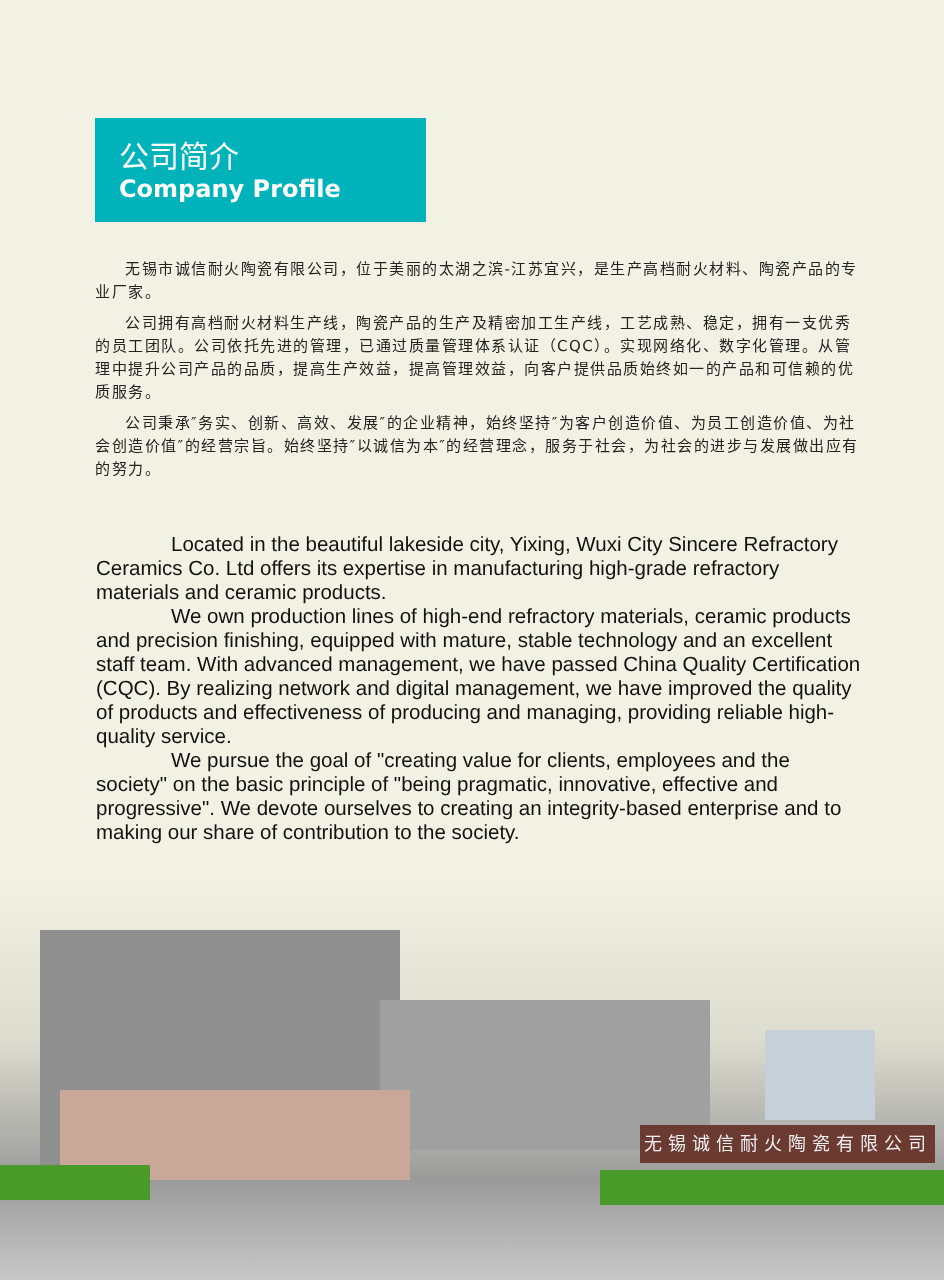公司简介
Company Profile
无锡市诚信耐火陶瓷有限公司，位于美丽的太湖之滨-江苏宜兴，是生产高档耐火材料、陶瓷产品的专业厂家。
公司拥有高档耐火材料生产线，陶瓷产品的生产及精密加工生产线，工艺成熟、稳定，拥有一支优秀的员工团队。公司依托先进的管理，已通过质量管理体系认证（CQC）。实现网络化、数字化管理。从管理中提升公司产品的品质，提高生产效益，提高管理效益，向客户提供品质始终如一的产品和可信赖的优质服务。
公司秉承″务实、创新、高效、发展″的企业精神，始终坚持″为客户创造价值、为员工创造价值、为社会创造价值″的经营宗旨。始终坚持″以诚信为本″的经营理念，服务于社会，为社会的进步与发展做出应有的努力。
Located in the beautiful lakeside city, Yixing, Wuxi City Sincere Refractory Ceramics Co. Ltd offers its expertise in manufacturing high-grade refractory materials and ceramic products.
We own production lines of high-end refractory materials, ceramic products and precision finishing, equipped with mature, stable technology and an excellent staff team. With advanced management, we have passed China Quality Certification (CQC). By realizing network and digital management, we have improved the quality of products and effectiveness of producing and managing, providing reliable high-quality service.
We pursue the goal of "creating value for clients, employees and the society" on the basic principle of "being pragmatic, innovative, effective and progressive". We devote ourselves to creating an integrity-based enterprise and to making our share of contribution to the society.
无锡诚信耐火陶瓷有限公司